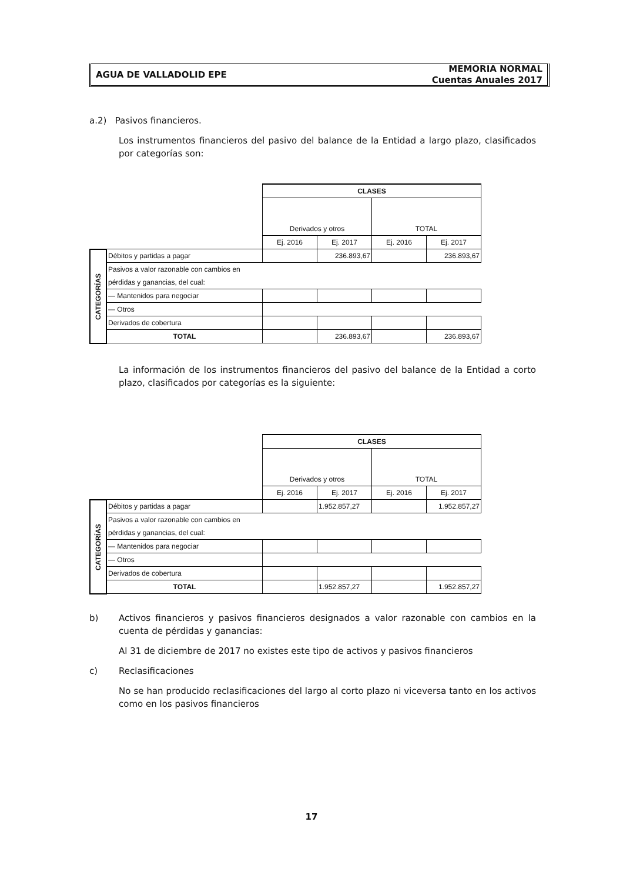AGUA DE VALLADOLID EPE
MEMORIA NORMAL
Cuentas Anuales 2017
a.2) Pasivos financieros.
Los instrumentos financieros del pasivo del balance de la Entidad a largo plazo, clasificados por categorías son:
| | | CLASES | | | |
| | | Derivados y otros | | TOTAL | |
| | | Ej. 2016 | Ej. 2017 | Ej. 2016 | Ej. 2017 |
| CATEGORÍAS | Débitos y partidas a pagar | | 236.893,67 | | 236.893,67 |
| | Pasivos a valor razonable con cambios en | | | | |
| | pérdidas y ganancias, del cual: | | | | |
| | — Mantenidos para negociar | | | | |
| | — Otros | | | | |
| | Derivados de cobertura | | | | |
| | TOTAL | | 236.893,67 | | 236.893,67 |
La información de los instrumentos financieros del pasivo del balance de la Entidad a corto plazo, clasificados por categorías es la siguiente:
| | | CLASES | | | |
| | | Derivados y otros | | TOTAL | |
| | | Ej. 2016 | Ej. 2017 | Ej. 2016 | Ej. 2017 |
| CATEGORÍAS | Débitos y partidas a pagar | | 1.952.857,27 | | 1.952.857,27 |
| | Pasivos a valor razonable con cambios en | | | | |
| | pérdidas y ganancias, del cual: | | | | |
| | — Mantenidos para negociar | | | | |
| | — Otros | | | | |
| | Derivados de cobertura | | | | |
| | TOTAL | | 1.952.857,27 | | 1.952.857,27 |
b) Activos financieros y pasivos financieros designados a valor razonable con cambios en la cuenta de pérdidas y ganancias:
Al 31 de diciembre de 2017 no existes este tipo de activos y pasivos financieros
c) Reclasificaciones
No se han producido reclasificaciones del largo al corto plazo ni viceversa tanto en los activos como en los pasivos financieros
17